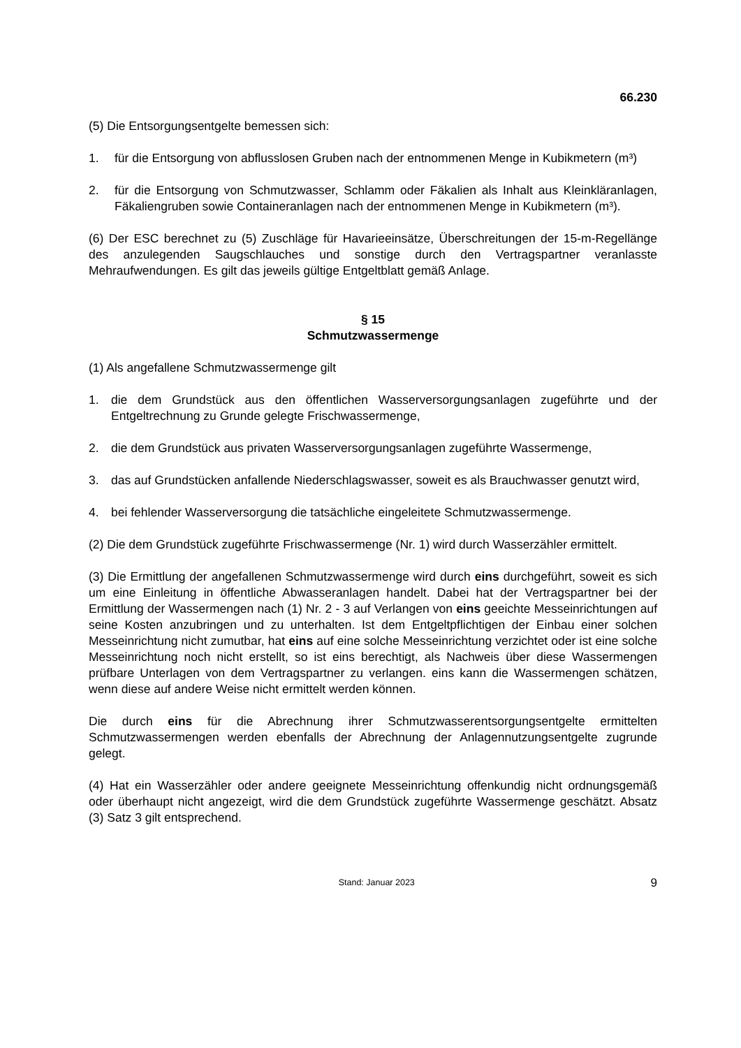66.230
(5) Die Entsorgungsentgelte bemessen sich:
1. für die Entsorgung von abflusslosen Gruben nach der entnommenen Menge in Kubikmetern (m³)
2. für die Entsorgung von Schmutzwasser, Schlamm oder Fäkalien als Inhalt aus Kleinkläranlagen, Fäkaliengruben sowie Containeranlagen nach der entnommenen Menge in Kubikmetern (m³).
(6) Der ESC berechnet zu (5) Zuschläge für Havarieeinsätze, Überschreitungen der 15-m-Regellänge des anzulegenden Saugschlauches und sonstige durch den Vertragspartner veranlasste Mehraufwendungen. Es gilt das jeweils gültige Entgeltblatt gemäß Anlage.
§ 15
Schmutzwassermenge
(1) Als angefallene Schmutzwassermenge gilt
1. die dem Grundstück aus den öffentlichen Wasserversorgungsanlagen zugeführte und der Entgeltrechnung zu Grunde gelegte Frischwassermenge,
2. die dem Grundstück aus privaten Wasserversorgungsanlagen zugeführte Wassermenge,
3. das auf Grundstücken anfallende Niederschlagswasser, soweit es als Brauchwasser genutzt wird,
4. bei fehlender Wasserversorgung die tatsächliche eingeleitete Schmutzwassermenge.
(2) Die dem Grundstück zugeführte Frischwassermenge (Nr. 1) wird durch Wasserzähler ermittelt.
(3) Die Ermittlung der angefallenen Schmutzwassermenge wird durch eins durchgeführt, soweit es sich um eine Einleitung in öffentliche Abwasseranlagen handelt. Dabei hat der Vertragspartner bei der Ermittlung der Wassermengen nach (1) Nr. 2 - 3 auf Verlangen von eins geeichte Messeinrichtungen auf seine Kosten anzubringen und zu unterhalten. Ist dem Entgeltpflichtigen der Einbau einer solchen Messeinrichtung nicht zumutbar, hat eins auf eine solche Messeinrichtung verzichtet oder ist eine solche Messeinrichtung noch nicht erstellt, so ist eins berechtigt, als Nachweis über diese Wassermengen prüfbare Unterlagen von dem Vertragspartner zu verlangen. eins kann die Wassermengen schätzen, wenn diese auf andere Weise nicht ermittelt werden können.
Die durch eins für die Abrechnung ihrer Schmutzwasserentsorgungsentgelte ermittelten Schmutzwassermengen werden ebenfalls der Abrechnung der Anlagennutzungsentgelte zugrunde gelegt.
(4) Hat ein Wasserzähler oder andere geeignete Messeinrichtung offenkundig nicht ordnungsgemäß oder überhaupt nicht angezeigt, wird die dem Grundstück zugeführte Wassermenge geschätzt. Absatz (3) Satz 3 gilt entsprechend.
Stand: Januar 2023
9